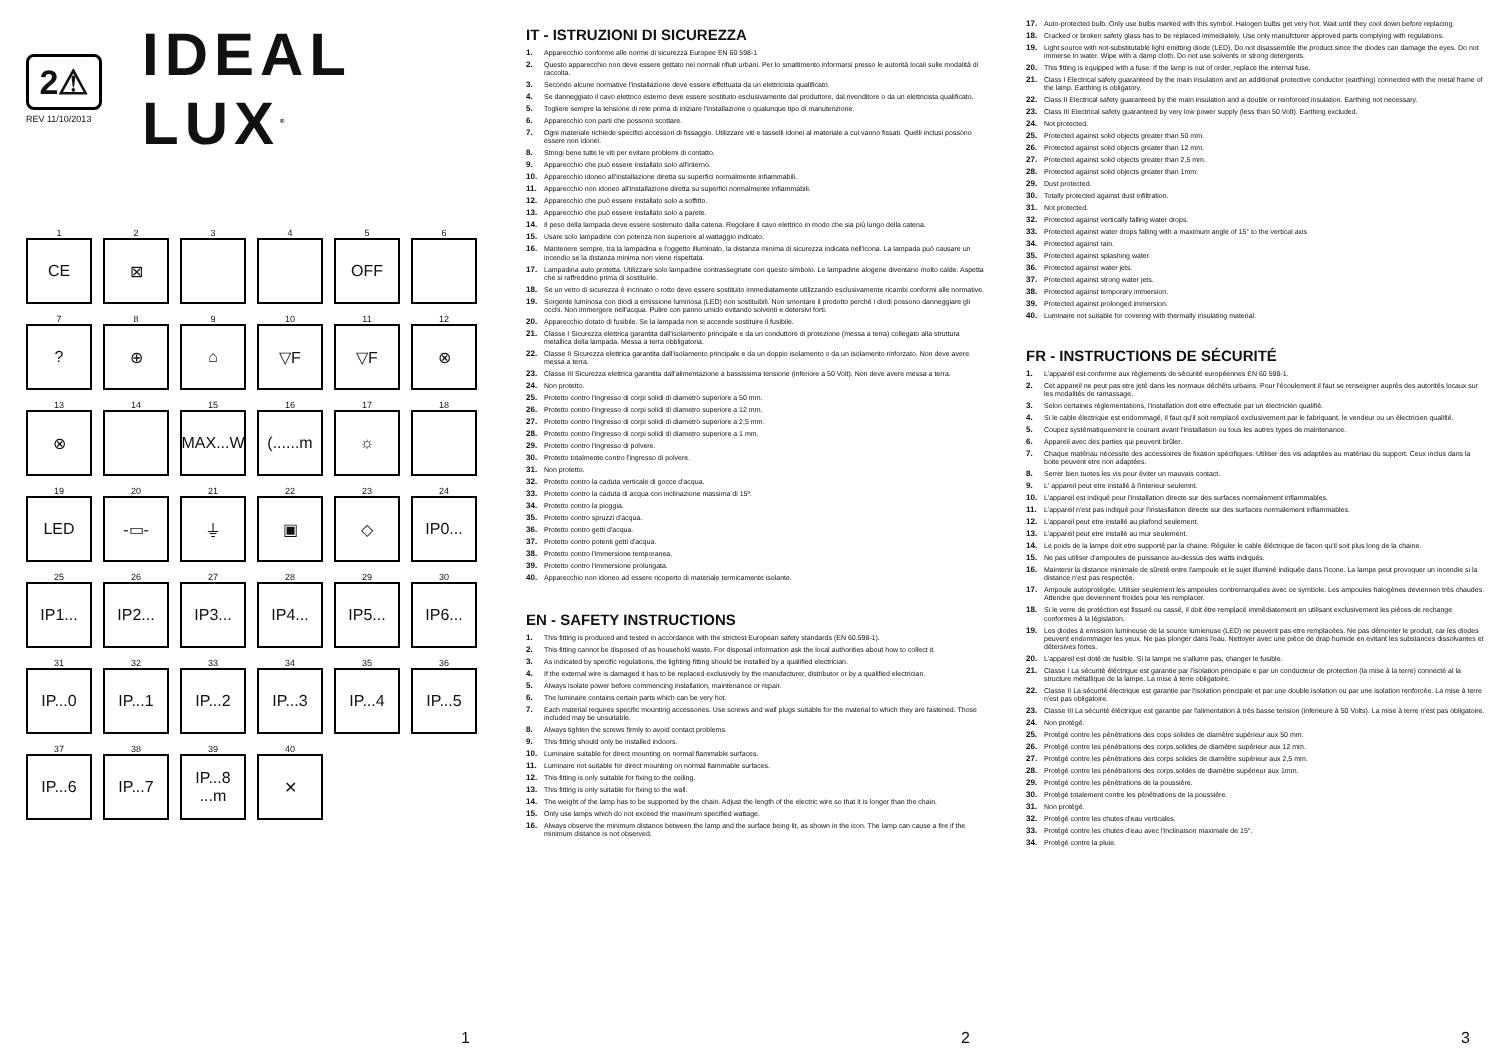2⚠
REV 11/10/2013
IDEAL LUX<sup>®</sup>
1
CE
2
⊠
3
4
5
OFF
6
7
?
8
⊕
9
⌂
10
▽F
11
▽F
12
⊗
13
⊗
14
15
MAX...W
16
(......m
17
☼
18
19
LED
20
-▭-
21
⏚
22
▣
23
◇
24
IP0...
25
IP1...
26
IP2...
27
IP3...
28
IP4...
29
IP5...
30
IP6...
31
IP...0
32
IP...1
33
IP...2
34
IP...3
35
IP...4
36
IP...5
37
IP...6
38
IP...7
39
IP...8 ...m
40
✕
1
IT - ISTRUZIONI DI SICUREZZA
1. Apparecchio conforme alle norme di sicurezza Europee EN 60 598-1
2. Questo apparecchio non deve essere gettato nei normali rifiuti urbani. Per lo smaltimento informarsi presso le autorità locali sulle modalità di raccolta.
3. Secondo alcune normative l'installazione deve essere effettuata da un elettricista qualificato.
4. Se danneggiato il cavo elettrico esterno deve essere sostituito esclusivamente dal produttore, dal rivenditore o da un elettricista qualificato.
5. Togliere sempre la tensione di rete prima di iniziare l'installazione o qualunque tipo di manutenzione.
6. Apparecchio con parti che possono scottare.
7. Ogni materiale richiede specifici accessori di fissaggio. Utilizzare viti e tasselli idonei al materiale a cui vanno fissati. Quelli inclusi possono essere non idonei.
8. Stringi bene tutte le viti per evitare problemi di contatto.
9. Apparecchio che può essere installato solo all'interno.
10. Apparecchio idoneo all'installazione diretta su superfici normalmente infiammabili.
11. Apparecchio non idoneo all'installazione diretta su superfici normalmente infiammabili.
12. Apparecchio che può essere installato solo a soffitto.
13. Apparecchio che può essere installato solo a parete.
14. Il peso della lampada deve essere sostenuto dalla catena. Regolare il cavo elettrico in modo che sia più lungo della catena.
15. Usare solo lampadine con potenza non superiore al wattaggio indicato.
16. Mantenere sempre, tra la lampadina e l'oggetto illuminato, la distanza minima di sicurezza indicata nell'icona. La lampada può causare un incendio se la distanza minima non viene rispettata.
17. Lampadina auto protetta. Utilizzare solo lampadine contrassegnate con questo simbolo. Le lampadine alogene diventano molto calde. Aspetta che si raffreddino prima di sostituirle.
18. Se un vetro di sicurezza è incrinato o rotto deve essere sostituito immediatamente utilizzando esclusivamente ricambi conformi alle normative.
19. Sorgente luminosa con diodi a emissione luminosa (LED) non sostituibili. Non smontare il prodotto perché i diodi possono danneggiare gli occhi. Non immergere nell'acqua. Pulire con panno umido evitando solventi e detersivi forti.
20. Apparecchio dotato di fusibile. Se la lampada non si accende sostituire il fusibile.
21. Classe I Sicurezza elettrica garantita dall'isolamento principale e da un conduttore di protezione (messa a terra) collegato alla struttura metallica della lampada. Messa a terra obbligatoria.
22. Classe II Sicurezza elettrica garantita dall'isolamento principale e da un doppio isolamento o da un isolamento rinforzato. Non deve avere messa a terra.
23. Classe III Sicurezza elettrica garantita dall'alimentazione a bassissima tensione (inferiore a 50 Volt). Non deve avere messa a terra.
24. Non protetto.
25. Protetto contro l'ingresso di corpi solidi di diametro superiore a 50 mm.
26. Protetto contro l'ingresso di corpi solidi di diametro superiore a 12 mm.
27. Protetto contro l'ingresso di corpi solidi di diametro superiore a 2,5 mm.
28. Protetto contro l'ingresso di corpi solidi di diametro superiore a 1 mm.
29. Protetto contro l'ingresso di polvere.
30. Protetto totalmente contro l'ingresso di polvere.
31. Non protetto.
32. Protetto contro la caduta verticale di gocce d'acqua.
33. Protetto contro la caduta di acqua con inclinazione massima di 15º.
34. Protetto contro la pioggia.
35. Protetto contro spruzzi d'acqua.
36. Protetto contro getti d'acqua.
37. Protetto contro potenti getti d'acqua.
38. Protetto contro l'immersione temporanea.
39. Protetto contro l'immersione prolungata.
40. Apparecchio non idoneo ad essere ricoperto di materiale termicamente isolante.
EN - SAFETY INSTRUCTIONS
1. This fitting is produced and tested in accordance with the strictest European safety standards (EN 60.598-1).
2. This fitting cannot be disposed of as household waste. For disposal information ask the local authorities about how to collect it.
3. As indicated by specific regulations, the lighting fitting should be installed by a qualified electrician.
4. If the external wire is damaged it has to be replaced exclusively by the manufacturer, distributor or by a qualified electrician.
5. Always isolate power before commencing installation, maintenance or repair.
6. The luminaire contains certain parts which can be very hot.
7. Each material requires specific mounting accessories. Use screws and wall plugs suitable for the material to which they are fastened. Those included may be unsuitable.
8. Always tighten the screws firmly to avoid contact problems.
9. This fitting should only be installed indoors.
10. Luminaire suitable for direct mounting on normal flammable surfaces.
11. Luminaire not suitable for direct mounting on normal flammable surfaces.
12. This fitting is only suitable for fixing to the ceiling.
13. This fitting is only suitable for fixing to the wall.
14. The weight of the lamp has to be supported by the chain. Adjust the length of the electric wire so that it is longer than the chain.
15. Only use lamps which do not exceed the maximum specified wattage.
16. Always observe the minimum distance between the lamp and the surface being lit, as shown in the icon. The lamp can cause a fire if the minimum distance is not observed.
2
17. Auto-protected bulb. Only use bulbs marked with this symbol. Halogen bulbs get very hot. Wait until they cool down before replacing.
18. Cracked or broken safety glass has to be replaced immediately. Use only manufcturer approved parts complying with regulations.
19. Light source with not-substitutable light emitting diode (LED). Do not disassemble the product since the diodes can damage the eyes. Do not immerse in water. Wipe with a damp cloth. Do not use solvents or strong detergents.
20. This fitting is equipped with a fuse. If the lamp is out of order, replace the internal fuse.
21. Class I Electrical safety guaranteed by the main insulation and an additional protective conductor (earthing) connected with the metal frame of the lamp. Earthing is obligatory.
22. Class II Electrical safety guaranteed by the main insulation and a double or reinforced insulation. Earthing not necessary.
23. Class III Electrical safety guaranteed by very low power supply (less than 50 Volt). Earthing excluded.
24. Not protected.
25. Protected against solid objects greater than 50 mm.
26. Protected against solid objects greater than 12 mm.
27. Protected against solid objects greater than 2,5 mm.
28. Protected against solid objects greater than 1mm.
29. Dust protected.
30. Totally protected against dust infiltration.
31. Not protected.
32. Protected against vertically falling water drops.
33. Protected against water drops falling with a maximum angle of 15° to the vertical axis
34. Protected against rain.
35. Protected against splashing water.
36. Protected against water jets.
37. Protected against strong water jets.
38. Protected against temporary immersion.
39. Protected against prolonged immersion.
40. Luminaire not suitable for covering with thermally insulating material.
FR - INSTRUCTIONS DE SÉCURITÉ
1. L'appareil est conforme aux règlements de sécurité européennes EN 60 598-1.
2. Cet appareil ne peut pas etre jeté dans les normaux déchéts urbains. Pour l'écoulement il faut se renseigner auprès des autorités locaux sur les modalités de ramassage.
3. Selon certaines règlementations, l'installation doit etre effectuée par un électricien qualifié.
4. Si le cable électrique est endommagé, il faut qu'il soit remplacé exclusivement par le fabriquant, le vendeur ou un électricien qualifié.
5. Coupez systématiquement le courant avant l'installation ou tous les autres types de maintenance.
6. Appareil avec des parties qui peuvent brûler.
7. Chaque matériau nécessite des accessoires de fixation spécifiques. Utiliser des vis adaptées au matériau du support. Ceux inclus dans la boite peuvent etre non adaptées.
8. Serrer bien tuotes les vis pour éviter un mauvais contact.
9. L' appareil peut etre installé à l'interieur seulemnt.
10. L'appareil est indiqué pour l'installation directe sur des surfaces normalement inflammables.
11. L'appareil n'est pas indiqué pour l'instasllation directe sur des surfaces normalement inflammables.
12. L'appareil peut etre installé au plafond seulement.
13. L'appareil peut etre installé au mur seulement.
14. Le poids de la lampe doit etre supporté par la chaine. Réguler le cable éléctrique de facon qu'il soit plus long de la chaine.
15. Ne pas utiliser d'ampoules de puissance au-dessus des watts indiqués.
16. Maintenir la distance minimale de sûreté entre l'ampoule et le sujet illuminé indiquée dans l'icone. La lampe peut provoquer un incendie si la distance n'est pas respectée.
17. Ampoule autoprotégée. Utiliser seulement les ampoules contremarquées avec ce symbole. Les ampoules halogènes deviennen très chaudes. Attendre que deviennent froides pour les remplacer.
18. Si le verre de protéction est fissuré ou cassé, il doit étre remplacé immédiatement en utilisant exclusivement les pièces de rechange conformes à la législation.
19. Les diodes à emission lumineuse de la source lumienuse (LED) ne peuvent pas etre remplacées. Ne pas démonter le produit, car les diodes peuvent endommager les yeux. Ne pas plonger dans l'eau. Nettoyer avec une pièce de drap humide en evitant les substances dissolvantes et détersives fortes.
20. L'appareil est doté de fusible. Si la lampe ne s'allume pas, changer le fusible.
21. Classe I La sécurité éléctrique est garantie par l'isolation principale e par un conducteur de protection (la mise à la terre) connecté al la structure métallique de la lampe. La mise à terre obligatoire.
22. Classe II La sécurité électrique est garantie par l'isolation principale et par une double isolation ou par une isolation renforcée. La mise à terre n'est pas obligatoire.
23. Classe III La sécurité éléctrique est garantie par l'alimentation à très basse tension (inferieure à 50 Volts). La mise à terre n'est pas obligatoire.
24. Non protégé.
25. Protégé contre les pénétrations des cops solides de diamètre supérieur aux 50 mm.
26. Protégé contre les pénétrations des corps solides de diamètre supérieur aux 12 mm.
27. Protégé contre les pénétrations des corps solides de diamètre supérieur aux 2,5 mm.
28. Protégé contre les pénétrations des corps soldes de diamètre supérieur aux 1mm.
29. Protégé contre les pénétrations de la poussière.
30. Protégé totalement contre les pénétrations de la poussière.
31. Non protégé.
32. Protégé contre les chutes d'eau verticales.
33. Protégé contre les chutes d'eau avec l'inclinaison maximale de 15°.
34. Protégé contre la pluie.
3